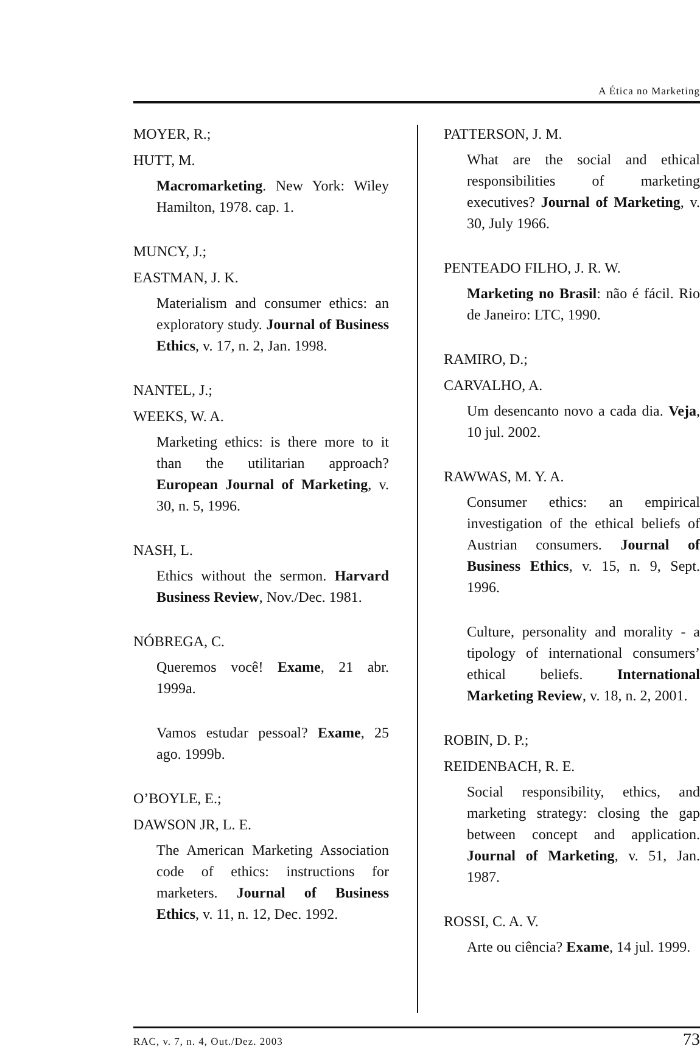A Ética no Marketing
MOYER, R.;
HUTT, M.
Macromarketing. New York: Wiley Hamilton, 1978. cap. 1.
MUNCY, J.;
EASTMAN, J. K.
Materialism and consumer ethics: an exploratory study. Journal of Business Ethics, v. 17, n. 2, Jan. 1998.
NANTEL, J.;
WEEKS, W. A.
Marketing ethics: is there more to it than the utilitarian approach? European Journal of Marketing, v. 30, n. 5, 1996.
NASH, L.
Ethics without the sermon. Harvard Business Review, Nov./Dec. 1981.
NÓBREGA, C.
Queremos você! Exame, 21 abr. 1999a.
Vamos estudar pessoal? Exame, 25 ago. 1999b.
O’BOYLE, E.;
DAWSON JR, L. E.
The American Marketing Association code of ethics: instructions for marketers. Journal of Business Ethics, v. 11, n. 12, Dec. 1992.
PATTERSON, J. M.
What are the social and ethical responsibilities of marketing executives? Journal of Marketing, v. 30, July 1966.
PENTEADO FILHO, J. R. W.
Marketing no Brasil: não é fácil. Rio de Janeiro: LTC, 1990.
RAMIRO, D.;
CARVALHO, A.
Um desencanto novo a cada dia. Veja, 10 jul. 2002.
RAWWAS, M. Y. A.
Consumer ethics: an empirical investigation of the ethical beliefs of Austrian consumers. Journal of Business Ethics, v. 15, n. 9, Sept. 1996.
Culture, personality and morality - a tipology of international consumers’ ethical beliefs. International Marketing Review, v. 18, n. 2, 2001.
ROBIN, D. P.;
REIDENBACH, R. E.
Social responsibility, ethics, and marketing strategy: closing the gap between concept and application. Journal of Marketing, v. 51, Jan. 1987.
ROSSI, C. A. V.
Arte ou ciência? Exame, 14 jul. 1999.
RAC, v. 7, n. 4, Out./Dez. 2003 73